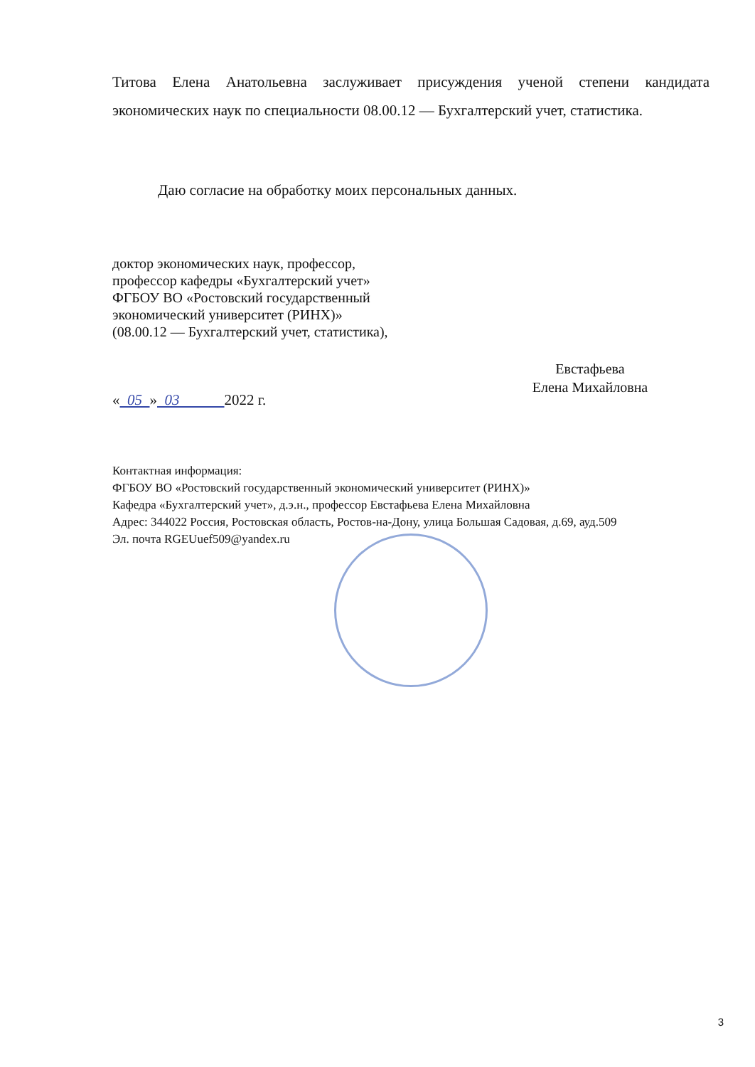Титова Елена Анатольевна заслуживает присуждения ученой степени кандидата экономических наук по специальности 08.00.12 — Бухгалтерский учет, статистика.
Даю согласие на обработку моих персональных данных.
доктор экономических наук, профессор,
профессор кафедры «Бухгалтерский учет»
ФГБОУ ВО «Ростовский государственный
экономический университет (РИНХ)»
(08.00.12 — Бухгалтерский учет, статистика),
Евстафьева
Елена Михайловна
« 05 » 03 2022 г.
Контактная информация:
ФГБОУ ВО «Ростовский государственный экономический университет (РИНХ)»
Кафедра «Бухгалтерский учет», д.э.н., профессор Евстафьева Елена Михайловна
Адрес: 344022 Россия, Ростовская область, Ростов-на-Дону, улица Большая Садовая, д.69, ауд.509
Эл. почта RGEUuef509@yandex.ru
3